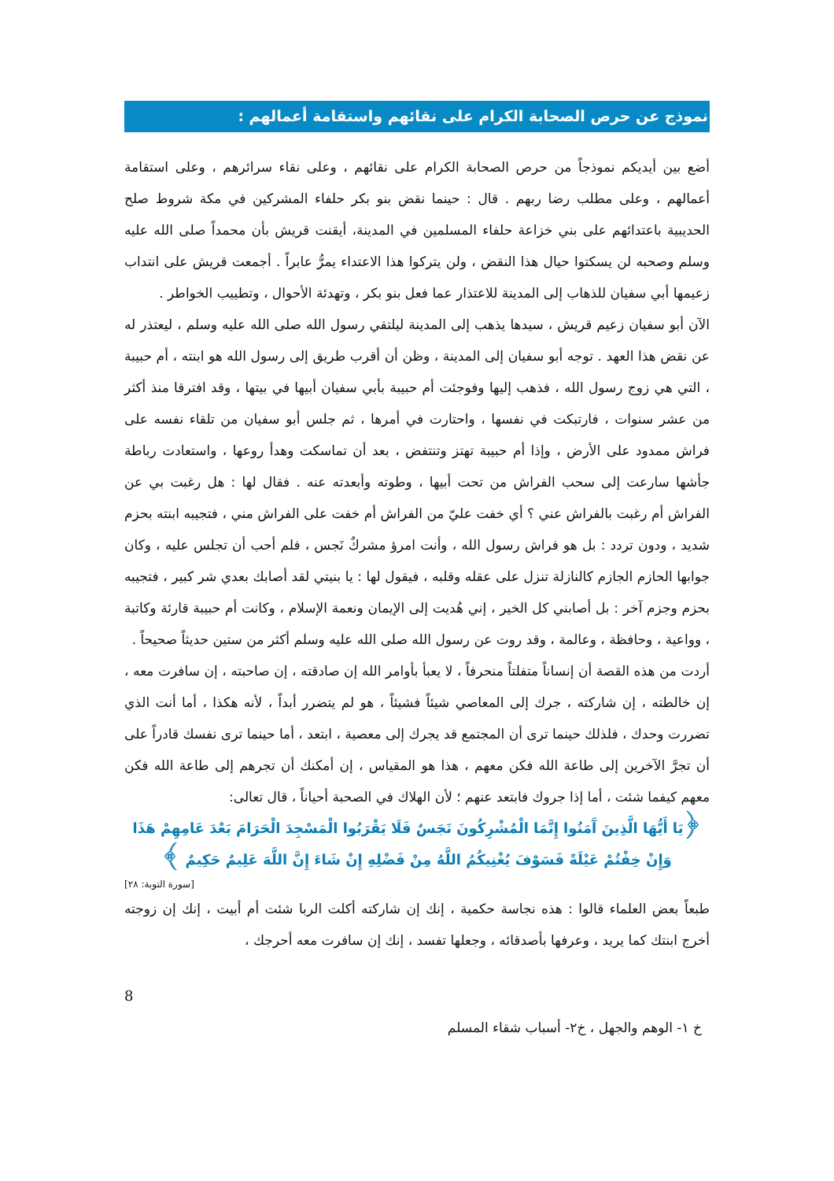نموذج عن حرص الصحابة الكرام على نقائهم واستقامة أعمالهم :
أضع بين أيديكم نموذجاً من حرص الصحابة الكرام على نقائهم ، وعلى نقاء سرائرهم ، وعلى استقامة أعمالهم ، وعلى مطلب رضا ربهم . قال : حينما نقض بنو بكر حلفاء المشركين في مكة شروط صلح الحديبية باعتدائهم على بني خزاعة حلفاء المسلمين في المدينة، أيقنت قريش بأن محمداً صلى الله عليه وسلم وصحبه لن يسكتوا حيال هذا النقض ، ولن يتركوا هذا الاعتداء يمرُّ عابراً . أجمعت قريش على انتداب زعيمها أبي سفيان للذهاب إلى المدينة للاعتذار عما فعل بنو بكر ، وتهدئة الأحوال ، وتطييب الخواطر .
الآن أبو سفيان زعيم قريش ، سيدها يذهب إلى المدينة ليلتقي رسول الله صلى الله عليه وسلم ، ليعتذر له عن نقض هذا العهد . توجه أبو سفيان إلى المدينة ، وظن أن أقرب طريق إلى رسول الله هو ابنته ، أم حبيبة ، التي هي زوج رسول الله ، فذهب إليها وفوجئت أم حبيبة بأبي سفيان أبيها في بيتها ، وقد افترقا منذ أكثر من عشر سنوات ، فارتبكت في نفسها ، واحتارت في أمرها ، ثم جلس أبو سفيان من تلقاء نفسه على فراش ممدود على الأرض ، وإذا أم حبيبة تهتز وتنتفض ، بعد أن تماسكت وهدأ روعها ، واستعادت رباطة جأشها سارعت إلى سحب الفراش من تحت أبيها ، وطوته وأبعدته عنه . فقال لها : هل رغبت بي عن الفراش أم رغبت بالفراش عني ؟ أي خفت عليّ من الفراش أم خفت على الفراش مني ، فتجيبه ابنته بحزم شديد ، ودون تردد : بل هو فراش رسول الله ، وأنت امرؤ مشركٌ نَجس ، فلم أحب أن تجلس عليه ، وكان جوابها الحازم الجازم كالنازلة تنزل على عقله وقلبه ، فيقول لها : يا بنيتي لقد أصابك بعدي شر كبير ، فتجيبه بحزم وجزم آخر : بل أصابني كل الخير ، إني هُديت إلى الإيمان ونعمة الإسلام ، وكانت أم حبيبة قارئة وكاتبة ، وواعية ، وحافظة ، وعالمة ، وقد روت عن رسول الله صلى الله عليه وسلم أكثر من ستين حديثاً صحيحاً .
أردت من هذه القصة أن إنساناً متفلتاً منحرفاً ، لا يعبأ بأوامر الله إن صادقته ، إن صاحبته ، إن سافرت معه ، إن خالطته ، إن شاركته ، جرك إلى المعاصي شيئاً فشيئاً ، هو لم يتضرر أبداً ، لأنه هكذا ، أما أنت الذي تضررت وحدك ، فلذلك حينما ترى أن المجتمع قد يجرك إلى معصية ، ابتعد ، أما حينما ترى نفسك قادراً على أن تجرَّ الآخرين إلى طاعة الله فكن معهم ، هذا هو المقياس ، إن أمكنك أن تجرهم إلى طاعة الله فكن معهم كيفما شئت ، أما إذا جروك فابتعد عنهم ؛ لأن الهلاك في الصحبة أحياناً ، قال تعالى:
﴿يَا أَيُّهَا الَّذِينَ آَمَنُوا إِنَّمَا الْمُشْرِكُونَ نَجَسٌ فَلَا يَقْرَبُوا الْمَسْجِدَ الْحَرَامَ بَعْدَ عَامِهِمْ هَذَا وَإِنْ خِفْتُمْ عَيْلَةً فَسَوْفَ يُغْنِيكُمُ اللَّهُ مِنْ فَضْلِهِ إِنْ شَاءَ إِنَّ اللَّهَ عَلِيمٌ حَكِيمٌ ﴾
[سورة التوبة: ٢٨]
طبعاً بعض العلماء قالوا : هذه نجاسة حكمية ، إنك إن شاركته أكلت الربا شئت أم أبيت ، إنك إن زوجته أخرج ابنتك كما يريد ، وعرفها بأصدقائه ، وجعلها تفسد ، إنك إن سافرت معه أحرجك ،
8
خ ١- الوهم والجهل ، خ٢- أسباب شقاء المسلم